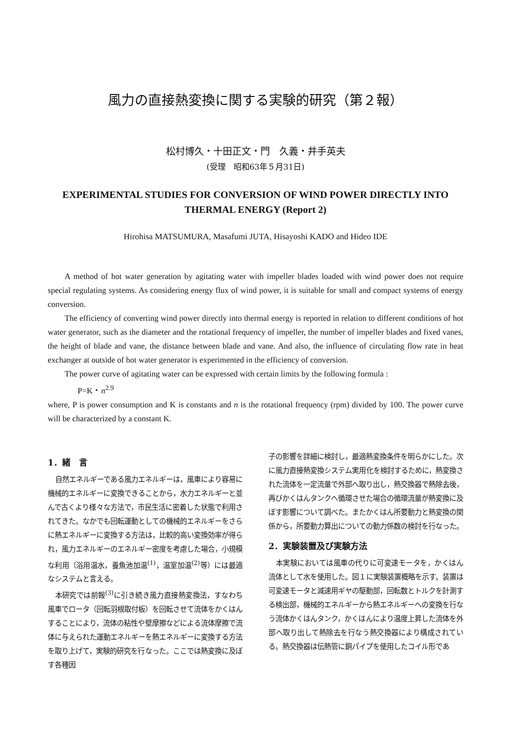風力の直接熱変換に関する実験的研究（第２報）
松村博久・十田正文・門　久義・井手英夫
(受理　昭和63年５月31日)
EXPERIMENTAL STUDIES FOR CONVERSION OF WIND POWER DIRECTLY INTO
THERMAL ENERGY (Report 2)
Hirohisa MATSUMURA, Masafumi JUTA, Hisayoshi KADO and Hideo IDE
A method of hot water generation by agitating water with impeller blades loaded with wind power does not require special regulating systems. As considering energy flux of wind power, it is suitable for small and compact systems of energy conversion.
The efficiency of converting wind power directly into thermal energy is reported in relation to different conditions of hot water generator, such as the diameter and the rotational frequency of impeller, the number of impeller blades and fixed vanes, the height of blade and vane, the distance between blade and vane. And also, the influence of circulating flow rate in heat exchanger at outside of hot water generator is experimented in the efficiency of conversion.
The power curve of agitating water can be expressed with certain limits by the following formula :
P=K・n<sup>2.9</sup>
where, P is power consumption and K is constants and n is the rotational frequency (rpm) divided by 100. The power curve will be characterized by a constant K.
1．緒　言
自然エネルギーである風力エネルギーは，風車により容易に機械的エネルギーに変換できることから，水力エネルギーと並んで古くより様々な方法で，市民生活に密着した状態で利用されてきた。なかでも回転運動としての機械的エネルギーをさらに熱エネルギーに変換する方法は，比較的高い変換効率が得られ，風力エネルギーのエネルギー密度を考慮した場合，小規模な利用（浴用温水，養魚池加温<sup>(1)</sup>，温室加温<sup>(2)</sup>等）には最適なシステムと言える。
本研究では前報<sup>(3)</sup>に引き続き風力直接熱変換法，すなわち風車でロータ（回転羽根取付板）を回転させて流体をかくはんすることにより，流体の粘性や壁摩擦などによる流体摩擦で流体に与えられた運動エネルギーを熱エネルギーに変換する方法を取り上げて，実験的研究を行なった。ここでは熱変換に及ぼす各種因
子の影響を詳細に検討し，最適熱変換条件を明らかにした。次に風力直接熱変換システム実用化を検討するために，熱変換された流体を一定流量で外部へ取り出し，熱交換器で熱除去後，再びかくはんタンクへ循環させた場合の循環流量が熱変換に及ぼす影響について調べた。またかくはん所要動力と熱変換の関係から，所要動力算出についての動力係数の検討を行なった。
2．実験装置及び実験方法
本実験においては風車の代りに可変速モータを，かくはん流体として水を使用した。図１に実験装置概略を示す。装置は可変速モータと減速用ギヤの駆動部，回転数とトルクを計測する検出部，機械的エネルギーから熱エネルギーへの変換を行なう流体かくはんタンク，かくはんにより温度上昇した流体を外部へ取り出して熱除去を行なう熱交換器により構成されている。熱交換器は伝熱管に銅パイプを使用したコイル形であ